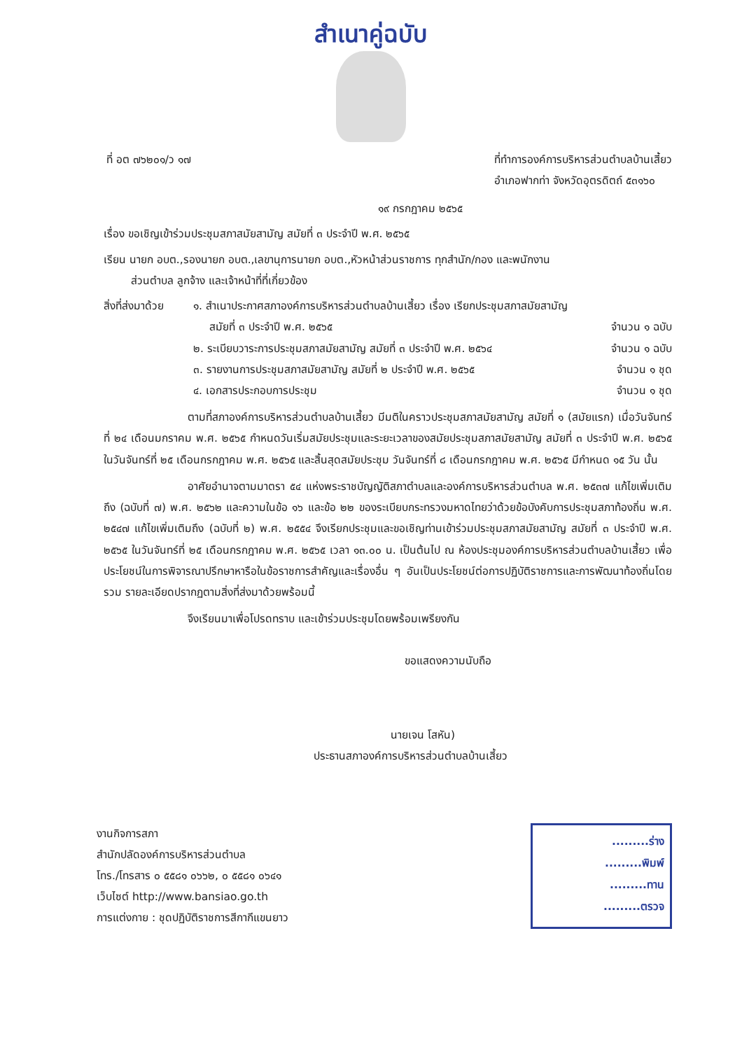สำเนาคู่ฉบับ
ที่ อต ๗๖๒๐๑/ว ๑๗ ที่ทำการองค์การบริหารส่วนตำบลบ้านเสี้ยว
อำเภอฟากท่า จังหวัดอุตรดิตถ์ ๕๓๑๖๐
๑๙ กรกฎาคม ๒๕๖๕
เรื่อง ขอเชิญเข้าร่วมประชุมสภาสมัยสามัญ สมัยที่ ๓ ประจำปี พ.ศ. ๒๕๖๕
เรียน นายก อบต.,รองนายก อบต.,เลขานุการนายก อบต.,หัวหน้าส่วนราชการ ทุกสำนัก/กอง และพนักงาน
   ส่วนตำบล ลูกจ้าง และเจ้าหน้าที่ที่เกี่ยวข้อง
สิ่งที่ส่งมาด้วย
๑. สำเนาประกาศสภาองค์การบริหารส่วนตำบลบ้านเสี้ยว เรื่อง เรียกประชุมสภาสมัยสามัญ
  สมัยที่ ๓ ประจำปี พ.ศ. ๒๕๖๕ จำนวน ๑ ฉบับ
๒. ระเบียบวาระการประชุมสภาสมัยสามัญ สมัยที่ ๓ ประจำปี พ.ศ. ๒๕๖๔ จำนวน ๑ ฉบับ
๓. รายงานการประชุมสภาสมัยสามัญ สมัยที่ ๒ ประจำปี พ.ศ. ๒๕๖๕ จำนวน ๑ ชุด
๔. เอกสารประกอบการประชุม จำนวน ๑ ชุด
ตามที่สภาองค์การบริหารส่วนตำบลบ้านเสี้ยว มีมติในคราวประชุมสภาสมัยสามัญ สมัยที่ ๑ (สมัยแรก) เมื่อวันจันทร์ที่ ๒๔ เดือนมกราคม พ.ศ. ๒๕๖๕ กำหนดวันเริ่มสมัยประชุมและระยะเวลาของสมัยประชุมสภาสมัยสามัญ สมัยที่ ๓ ประจำปี พ.ศ. ๒๕๖๕ ในวันจันทร์ที่ ๒๕ เดือนกรกฎาคม พ.ศ. ๒๕๖๕ และสิ้นสุดสมัยประชุม วันจันทร์ที่ ๘ เดือนกรกฎาคม พ.ศ. ๒๕๖๕ มีกำหนด ๑๕ วัน นั้น
อาศัยอำนาจตามมาตรา ๕๔ แห่งพระราชบัญญัติสภาตำบลและองค์การบริหารส่วนตำบล พ.ศ. ๒๕๓๗ แก้ไขเพิ่มเติมถึง (ฉบับที่ ๗) พ.ศ. ๒๕๖๒ และความในข้อ ๑๖ และข้อ ๒๒ ของระเบียบกระทรวงมหาดไทยว่าด้วยข้อบังคับการประชุมสภาท้องถิ่น พ.ศ. ๒๕๔๗ แก้ไขเพิ่มเติมถึง (ฉบับที่ ๒) พ.ศ. ๒๕๕๔ จึงเรียกประชุมและขอเชิญท่านเข้าร่วมประชุมสภาสมัยสามัญ สมัยที่ ๓ ประจำปี พ.ศ. ๒๕๖๕ ในวันจันทร์ที่ ๒๕ เดือนกรกฎาคม พ.ศ. ๒๕๖๕ เวลา ๑๓.๐๐ น. เป็นต้นไป ณ ห้องประชุมองค์การบริหารส่วนตำบลบ้านเสี้ยว เพื่อประโยชน์ในการพิจารณาปรึกษาหารือในข้อราชการสำคัญและเรื่องอื่น ๆ อันเป็นประโยชน์ต่อการปฏิบัติราชการและการพัฒนาท้องถิ่นโดยรวม รายละเอียดปรากฏตามสิ่งที่ส่งมาด้วยพร้อมนี้
จึงเรียนมาเพื่อโปรดทราบ และเข้าร่วมประชุมโดยพร้อมเพรียงกัน
ขอแสดงความนับถือ
นายเจน โสหัน)
ประธานสภาองค์การบริหารส่วนตำบลบ้านเสี้ยว
งานกิจการสภา
สำนักปลัดองค์การบริหารส่วนตำบล
โทร./โทรสาร ๐ ๕๕๘๑ ๐๖๖๒, ๐ ๕๕๘๑ ๐๖๔๑
เว็บไซต์ http://www.bansiao.go.th
การแต่งกาย : ชุดปฏิบัติราชการสีกากีแขนยาว
.........ร่าง
.........พิมพ์
.........ทาน
.........ตรวจ